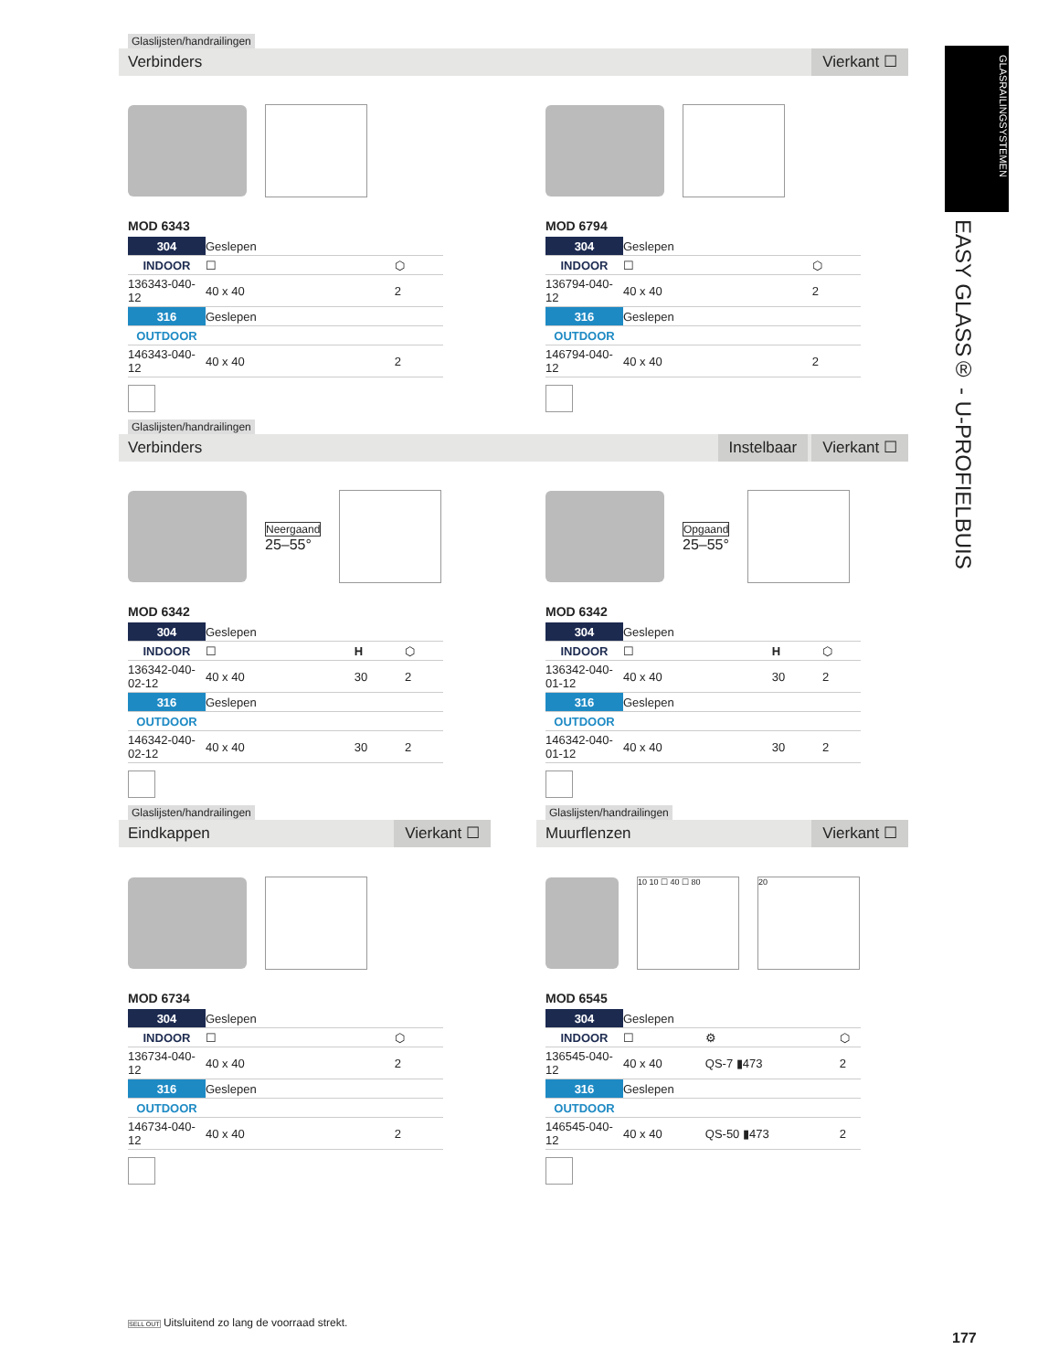Glaslijsten/handrailingen
Verbinders Vierkant ☐
GLASRAILINGSYSTEMEN
EASY GLASS® - U-PROFIELBUIS
MOD 6343
| 304 | Geslepen | |
| INDOOR | ☐ | ⬡ |
| 136343-040-12 | 40 x 40 | 2 |
| 316 | Geslepen | |
| OUTDOOR | | |
| 146343-040-12 | 40 x 40 | 2 |
MOD 6794
| 304 | Geslepen | |
| INDOOR | ☐ | ⬡ |
| 136794-040-12 | 40 x 40 | 2 |
| 316 | Geslepen | |
| OUTDOOR | | |
| 146794-040-12 | 40 x 40 | 2 |
Glaslijsten/handrailingen
Verbinders Instelbaar Vierkant ☐
Neergaand
25–55°
MOD 6342
| 304 | Geslepen | | |
| INDOOR | ☐ | H | ⬡ |
| 136342-040-02-12 | 40 x 40 | 30 | 2 |
| 316 | Geslepen | | |
| OUTDOOR | | | |
| 146342-040-02-12 | 40 x 40 | 30 | 2 |
Opgaand
25–55°
MOD 6342
| 304 | Geslepen | | |
| INDOOR | ☐ | H | ⬡ |
| 136342-040-01-12 | 40 x 40 | 30 | 2 |
| 316 | Geslepen | | |
| OUTDOOR | | | |
| 146342-040-01-12 | 40 x 40 | 30 | 2 |
Glaslijsten/handrailingen
Eindkappen Vierkant ☐
Glaslijsten/handrailingen
Muurflenzen Vierkant ☐
MOD 6734
| 304 | Geslepen | |
| INDOOR | ☐ | ⬡ |
| 136734-040-12 | 40 x 40 | 2 |
| 316 | Geslepen | |
| OUTDOOR | | |
| 146734-040-12 | 40 x 40 | 2 |
10 10 ☐ 40 ☐ 80 20
MOD 6545
| 304 | Geslepen | | |
| INDOOR | ☐ | ⚙ | ⬡ |
| 136545-040-12 | 40 x 40 | QS-7 ▮473 | 2 |
| 316 | Geslepen | | |
| OUTDOOR | | | |
| 146545-040-12 | 40 x 40 | QS-50 ▮473 | 2 |
SELL OUT Uitsluitend zo lang de voorraad strekt.
177